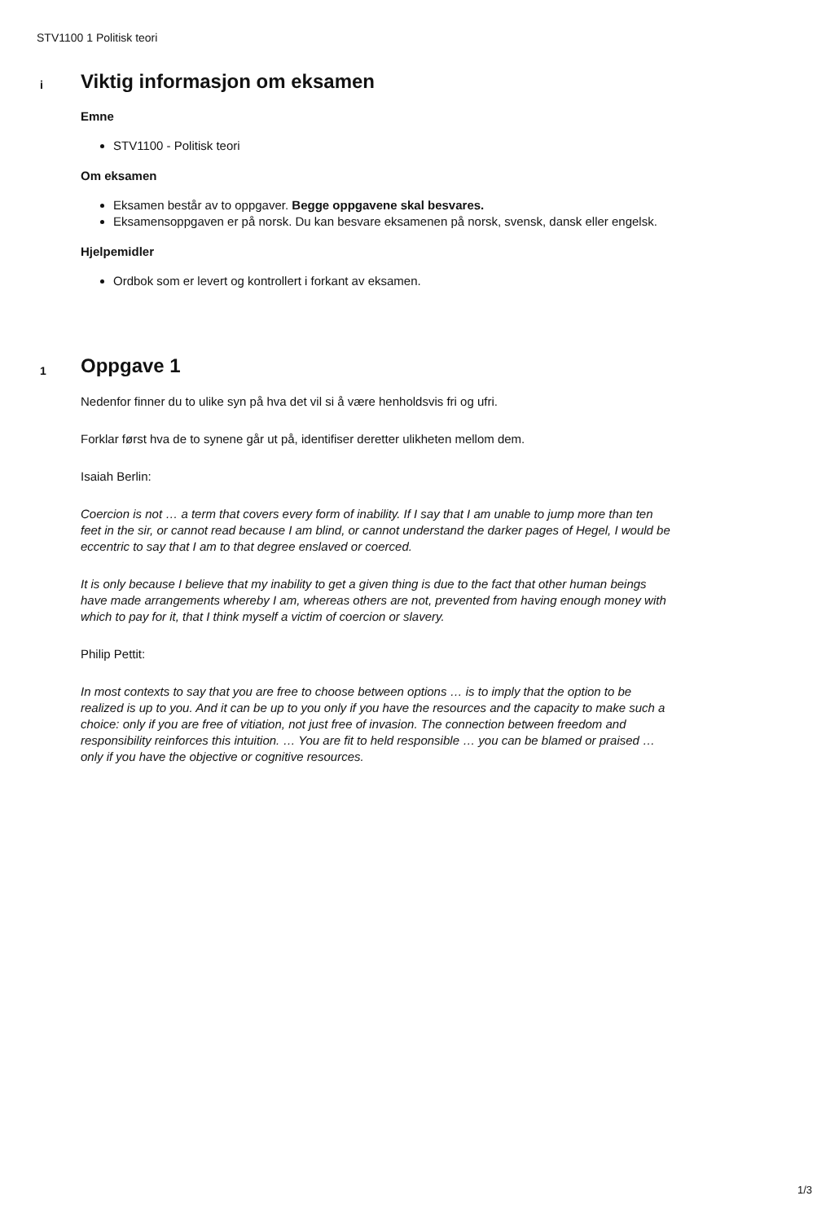STV1100 1 Politisk teori
i
Viktig informasjon om eksamen
Emne
STV1100 - Politisk teori
Om eksamen
Eksamen består av to oppgaver. Begge oppgavene skal besvares.
Eksamensoppgaven er på norsk. Du kan besvare eksamenen på norsk, svensk, dansk eller engelsk.
Hjelpemidler
Ordbok som er levert og kontrollert i forkant av eksamen.
1
Oppgave 1
Nedenfor finner du to ulike syn på hva det vil si å være henholdsvis fri og ufri.
Forklar først hva de to synene går ut på, identifiser deretter ulikheten mellom dem.
Isaiah Berlin:
Coercion is not … a term that covers every form of inability. If I say that I am unable to jump more than ten feet in the sir, or cannot read because I am blind, or cannot understand the darker pages of Hegel, I would be eccentric to say that I am to that degree enslaved or coerced.
It is only because I believe that my inability to get a given thing is due to the fact that other human beings have made arrangements whereby I am, whereas others are not, prevented from having enough money with which to pay for it, that I think myself a victim of coercion or slavery.
Philip Pettit:
In most contexts to say that you are free to choose between options … is to imply that the option to be realized is up to you. And it can be up to you only if you have the resources and the capacity to make such a choice: only if you are free of vitiation, not just free of invasion. The connection between freedom and responsibility reinforces this intuition. … You are fit to held responsible … you can be blamed or praised … only if you have the objective or cognitive resources.
1/3